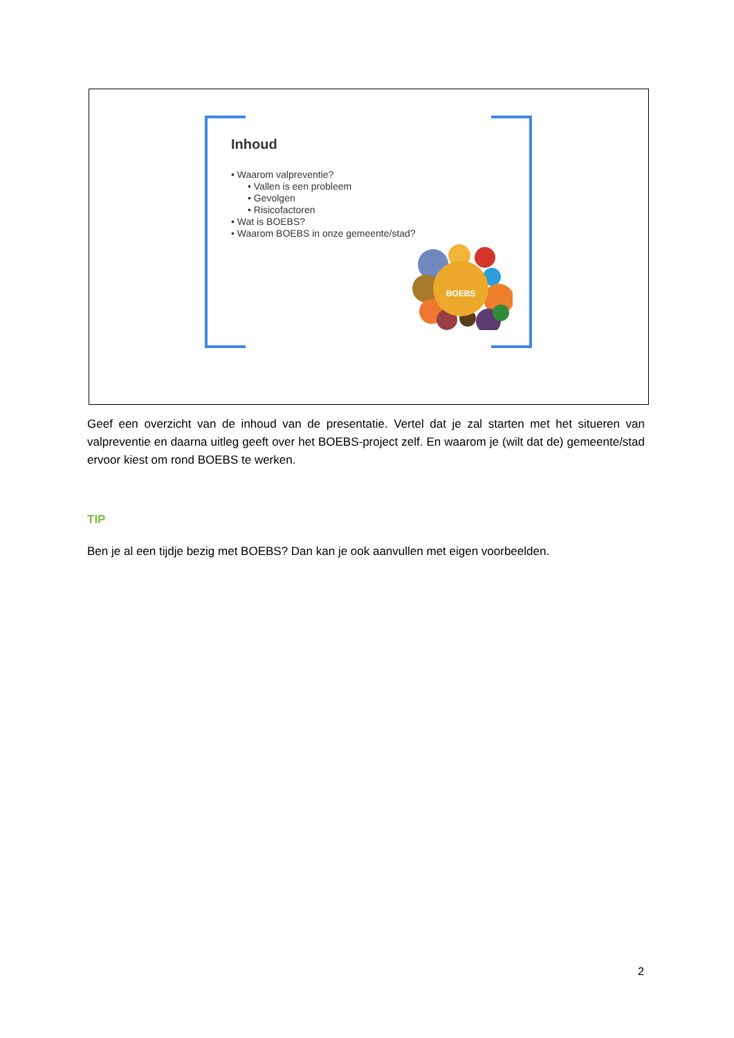Inhoud
• Waarom valpreventie?
• Vallen is een probleem
• Gevolgen
• Risicofactoren
• Wat is BOEBS?
• Waarom BOEBS in onze gemeente/stad?
BOEBS
Geef een overzicht van de inhoud van de presentatie. Vertel dat je zal starten met het situeren van valpreventie en daarna uitleg geeft over het BOEBS-project zelf. En waarom je (wilt dat de) gemeente/stad ervoor kiest om rond BOEBS te werken.
TIP
Ben je al een tijdje bezig met BOEBS? Dan kan je ook aanvullen met eigen voorbeelden.
2